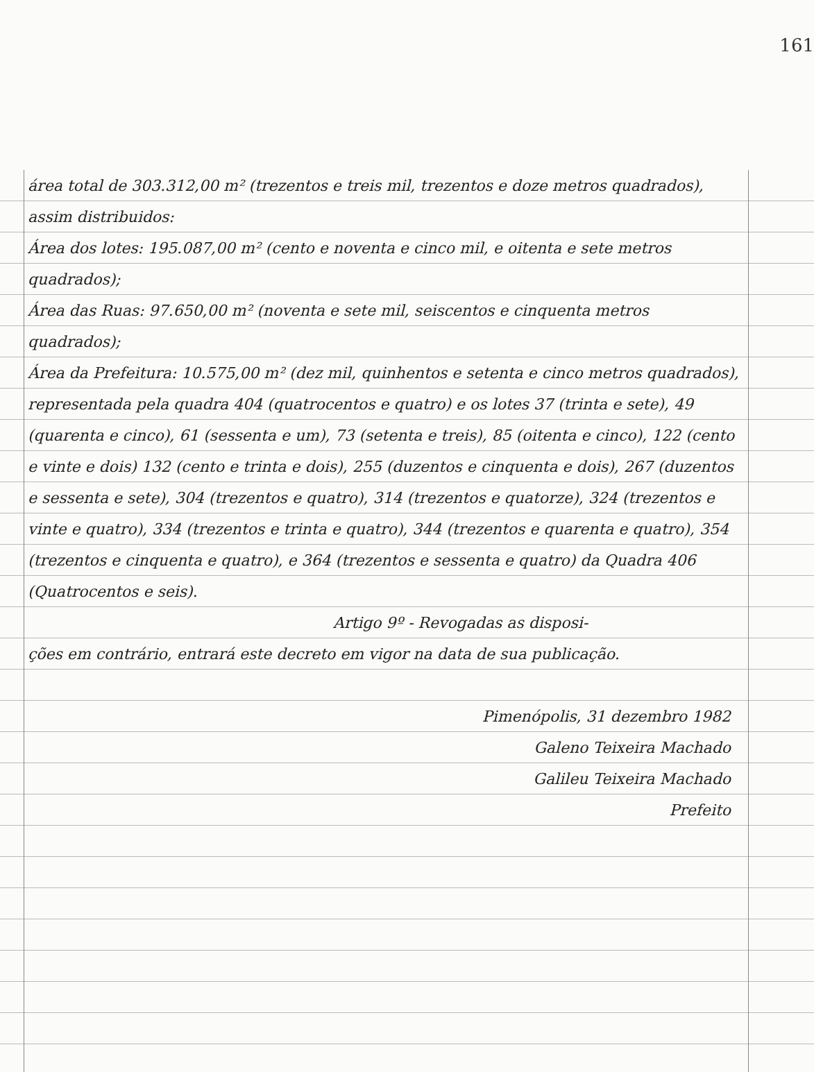161
área total de 303.312,00 m² (trezentos e treis mil, trezentos e doze metros quadrados), assim distribuidos:
Área dos lotes: 195.087,00 m² (cento e noventa e cinco mil, e oitenta e sete metros quadrados);
Área das Ruas: 97.650,00 m² (noventa e sete mil, seiscentos e cinquenta metros quadrados);
Área da Prefeitura: 10.575,00 m² (dez mil, quinhentos e setenta e cinco metros quadrados), representada pela quadra 404 (quatrocentos e quatro) e os lotes 37 (trinta e sete), 49 (quarenta e cinco), 61 (sessenta e um), 73 (setenta e treis), 85 (oitenta e cinco), 122 (cento e vinte e dois) 132 (cento e trinta e dois), 255 (duzentos e cinquenta e dois), 267 (duzentos e sessenta e sete), 304 (trezentos e quatro), 314 (trezentos e quatorze), 324 (trezentos e vinte e quatro), 334 (trezentos e trinta e quatro), 344 (trezentos e quarenta e quatro), 354 (trezentos e cinquenta e quatro), e 364 (trezentos e sessenta e quatro) da Quadra 406 (Quatrocentos e seis).
Artigo 9º - Revogadas as disposi-
ções em contrário, entrará este decreto em vigor na data de sua publicação.
Pimenópolis, 31 dezembro 1982
Galeno Teixeira Machado
Galileu Teixeira Machado
Prefeito